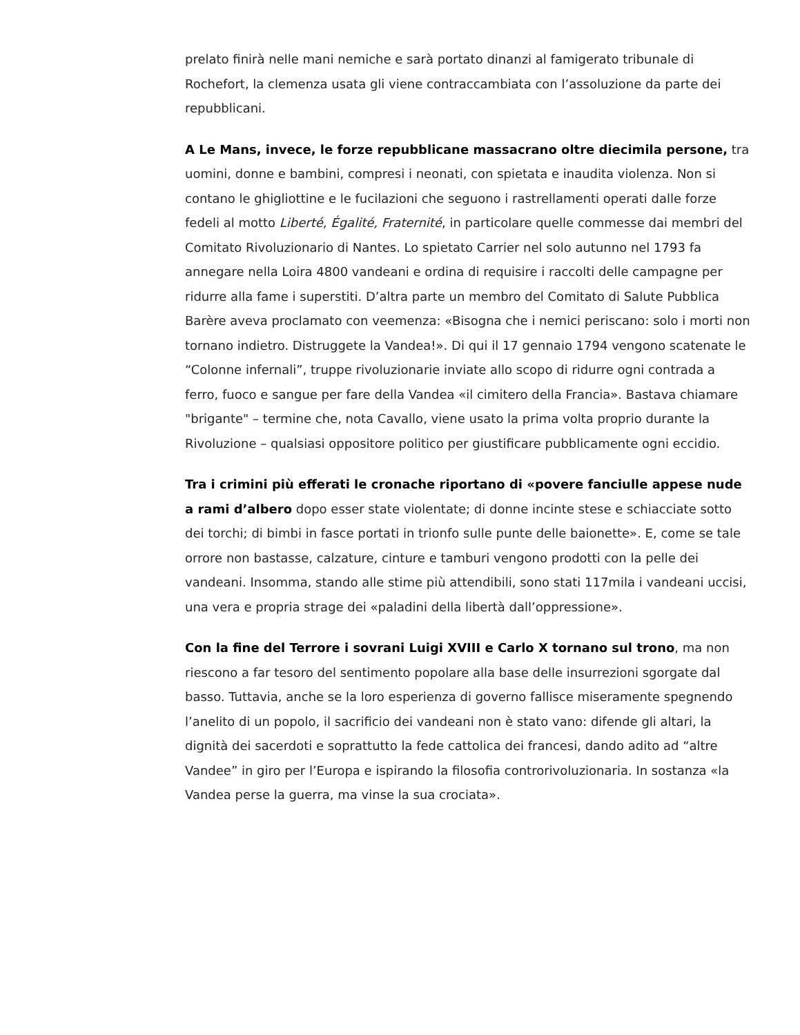prelato finirà nelle mani nemiche e sarà portato dinanzi al famigerato tribunale di Rochefort, la clemenza usata gli viene contraccambiata con l’assoluzione da parte dei repubblicani.
A Le Mans, invece, le forze repubblicane massacrano oltre diecimila persone, tra uomini, donne e bambini, compresi i neonati, con spietata e inaudita violenza. Non si contano le ghigliottine e le fucilazioni che seguono i rastrellamenti operati dalle forze fedeli al motto Liberté, Égalité, Fraternité, in particolare quelle commesse dai membri del Comitato Rivoluzionario di Nantes. Lo spietato Carrier nel solo autunno nel 1793 fa annegare nella Loira 4800 vandeani e ordina di requisire i raccolti delle campagne per ridurre alla fame i superstiti. D’altra parte un membro del Comitato di Salute Pubblica Barère aveva proclamato con veemenza: «Bisogna che i nemici periscano: solo i morti non tornano indietro. Distruggete la Vandea!». Di qui il 17 gennaio 1794 vengono scatenate le “Colonne infernali”, truppe rivoluzionarie inviate allo scopo di ridurre ogni contrada a ferro, fuoco e sangue per fare della Vandea «il cimitero della Francia». Bastava chiamare "brigante" – termine che, nota Cavallo, viene usato la prima volta proprio durante la Rivoluzione – qualsiasi oppositore politico per giustificare pubblicamente ogni eccidio.
Tra i crimini più efferati le cronache riportano di «povere fanciulle appese nude a rami d’albero dopo esser state violentate; di donne incinte stese e schiacciate sotto dei torchi; di bimbi in fasce portati in trionfo sulle punte delle baionette». E, come se tale orrore non bastasse, calzature, cinture e tamburi vengono prodotti con la pelle dei vandeani. Insomma, stando alle stime più attendibili, sono stati 117mila i vandeani uccisi, una vera e propria strage dei «paladini della libertà dall’oppressione».
Con la fine del Terrore i sovrani Luigi XVIII e Carlo X tornano sul trono, ma non riescono a far tesoro del sentimento popolare alla base delle insurrezioni sgorgate dal basso. Tuttavia, anche se la loro esperienza di governo fallisce miseramente spegnendo l’anelito di un popolo, il sacrificio dei vandeani non è stato vano: difende gli altari, la dignità dei sacerdoti e soprattutto la fede cattolica dei francesi, dando adito ad “altre Vandee” in giro per l’Europa e ispirando la filosofia controrivoluzionaria. In sostanza «la Vandea perse la guerra, ma vinse la sua crociata».